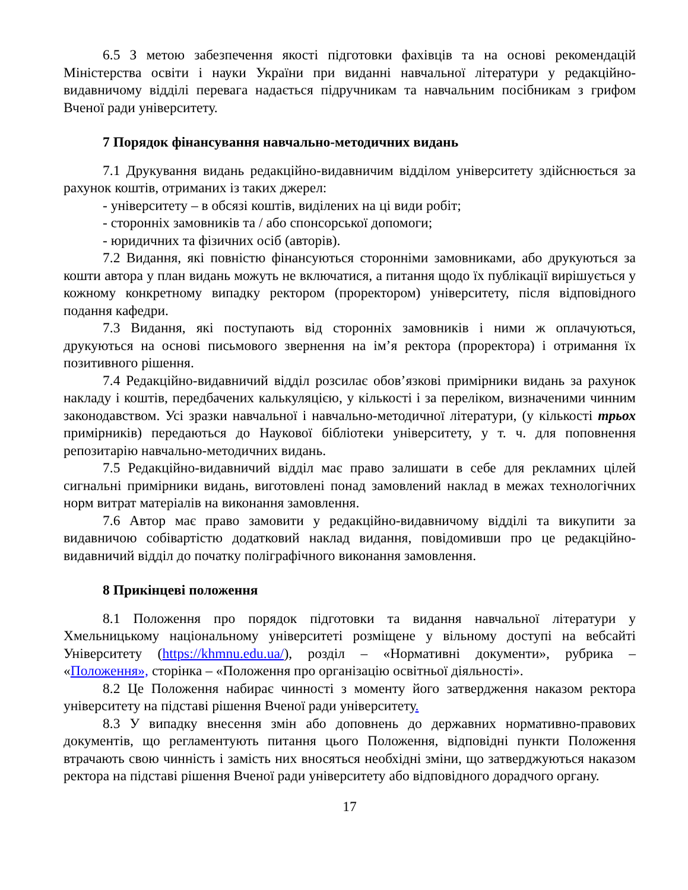6.5 З метою забезпечення якості підготовки фахівців та на основі рекомендацій Міністерства освіти і науки України при виданні навчальної літератури у редакційно-видавничому відділі перевага надається підручникам та навчальним посібникам з грифом Вченої ради університету.
7 Порядок фінансування навчально-методичних видань
7.1 Друкування видань редакційно-видавничим відділом університету здійснюється за рахунок коштів, отриманих із таких джерел:
- університету – в обсязі коштів, виділених на ці види робіт;
- сторонніх замовників та / або спонсорської допомоги;
- юридичних та фізичних осіб (авторів).
7.2 Видання, які повністю фінансуються сторонніми замовниками, або друкуються за кошти автора у план видань можуть не включатися, а питання щодо їх публікації вирішується у кожному конкретному випадку ректором (проректором) університету, після відповідного подання кафедри.
7.3 Видання, які поступають від сторонніх замовників і ними ж оплачуються, друкуються на основі письмового звернення на ім’я ректора (проректора) і отримання їх позитивного рішення.
7.4 Редакційно-видавничий відділ розсилає обов’язкові примірники видань за рахунок накладу і коштів, передбачених калькуляцією, у кількості і за переліком, визначеними чинним законодавством. Усі зразки навчальної і навчально-методичної літератури, (у кількості трьох примірників) передаються до Наукової бібліотеки університету, у т. ч. для поповнення репозитарію навчально-методичних видань.
7.5 Редакційно-видавничий відділ має право залишати в себе для рекламних цілей сигнальні примірники видань, виготовлені понад замовлений наклад в межах технологічних норм витрат матеріалів на виконання замовлення.
7.6 Автор має право замовити у редакційно-видавничому відділі та викупити за видавничою собівартістю додатковий наклад видання, повідомивши про це редакційно-видавничий відділ до початку поліграфічного виконання замовлення.
8 Прикінцеві положення
8.1 Положення про порядок підготовки та видання навчальної літератури у Хмельницькому національному університеті розміщене у вільному доступі на вебсайті Університету (https://khmnu.edu.ua/), розділ – «Нормативні документи», рубрика – «Положення», сторінка – «Положення про організацію освітньої діяльності».
8.2 Це Положення набирає чинності з моменту його затвердження наказом ректора університету на підставі рішення Вченої ради університету.
8.3 У випадку внесення змін або доповнень до державних нормативно-правових документів, що регламентують питання цього Положення, відповідні пункти Положення втрачають свою чинність і замість них вносяться необхідні зміни, що затверджуються наказом ректора на підставі рішення Вченої ради університету або відповідного дорадчого органу.
17